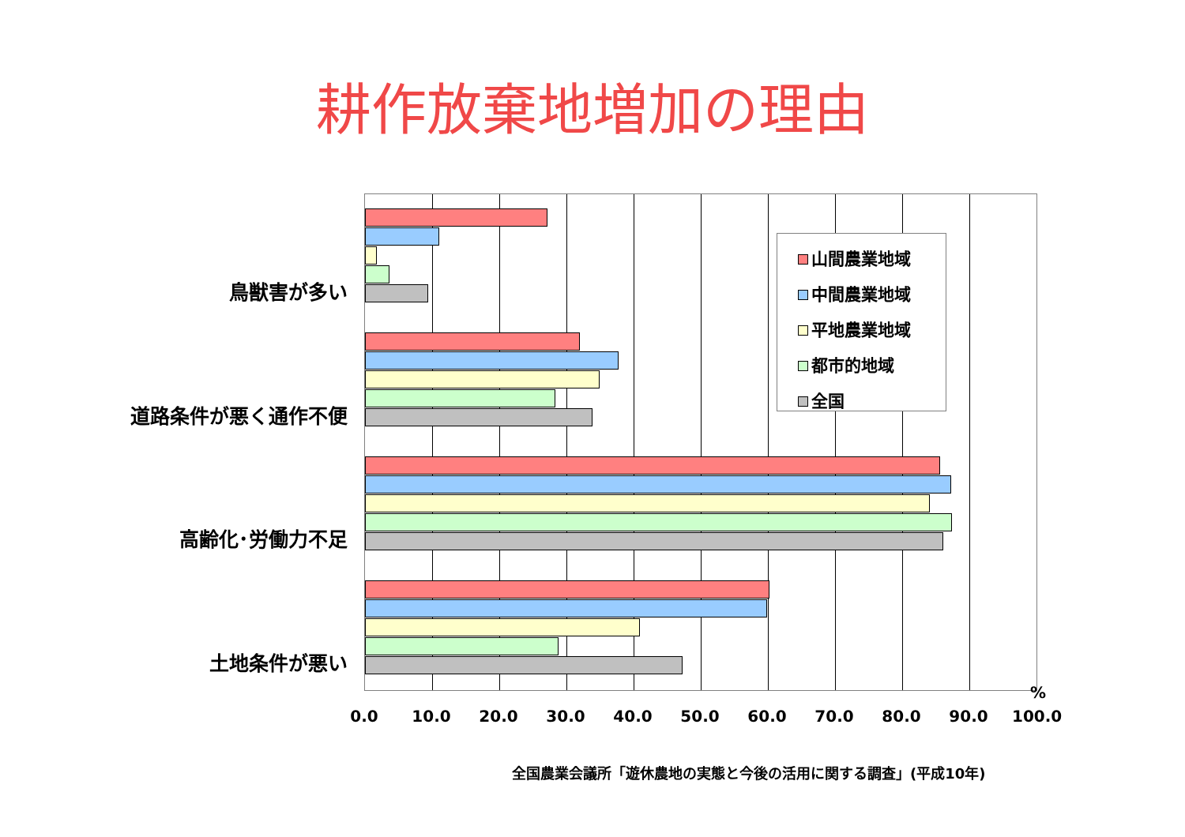耕作放棄地増加の理由
鳥獣害が多い
道路条件が悪く通作不便
高齢化･労働力不足
土地条件が悪い
山間農業地域
中間農業地域
平地農業地域
都市的地域
全国
0.0 10.0 20.0 30.0 40.0 50.0 60.0 70.0 80.0 90.0 100.0
%
全国農業会議所「遊休農地の実態と今後の活用に関する調査」(平成10年)